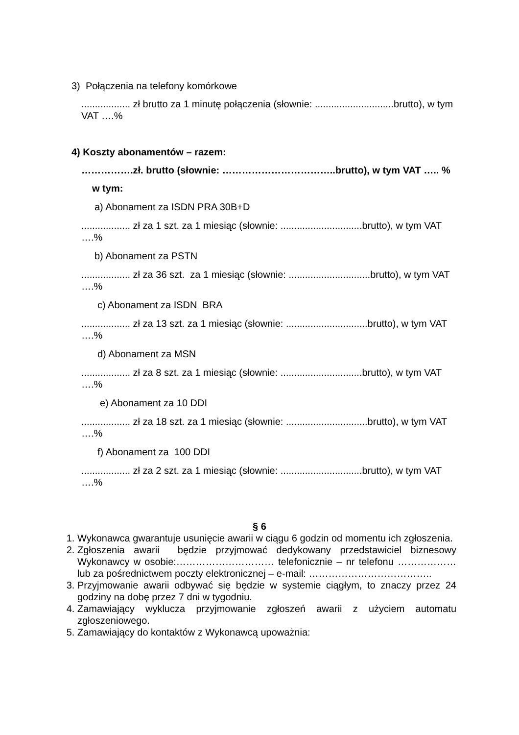3) Połączenia na telefony komórkowe
.................. zł brutto za 1 minutę połączenia (słownie: .............................brutto), w tym VAT ….%
4) Koszty abonamentów – razem:
…………….zł. brutto (słownie: ……………………………..brutto), w tym VAT ….. %
w tym:
a) Abonament za ISDN PRA 30B+D
.................. zł za 1 szt. za 1 miesiąc (słownie: ..............................brutto), w tym VAT ….%
b) Abonament za PSTN
.................. zł za 36 szt. za 1 miesiąc (słownie: ..............................brutto), w tym VAT ….%
c) Abonament za ISDN BRA
.................. zł za 13 szt. za 1 miesiąc (słownie: ..............................brutto), w tym VAT ….%
d) Abonament za MSN
.................. zł za 8 szt. za 1 miesiąc (słownie: ..............................brutto), w tym VAT ….%
e) Abonament za 10 DDI
.................. zł za 18 szt. za 1 miesiąc (słownie: ..............................brutto), w tym VAT ….%
f) Abonament za 100 DDI
.................. zł za 2 szt. za 1 miesiąc (słownie: ..............................brutto), w tym VAT ….%
§ 6
1. Wykonawca gwarantuje usunięcie awarii w ciągu 6 godzin od momentu ich zgłoszenia.
2. Zgłoszenia awarii będzie przyjmować dedykowany przedstawiciel biznesowy Wykonawcy w osobie:………………………… telefonicznie – nr telefonu ……………… lub za pośrednictwem poczty elektronicznej – e-mail: ………………………………..
3. Przyjmowanie awarii odbywać się będzie w systemie ciągłym, to znaczy przez 24 godziny na dobę przez 7 dni w tygodniu.
4. Zamawiający wyklucza przyjmowanie zgłoszeń awarii z użyciem automatu zgłoszeniowego.
5. Zamawiający do kontaktów z Wykonawcą upoważnia: